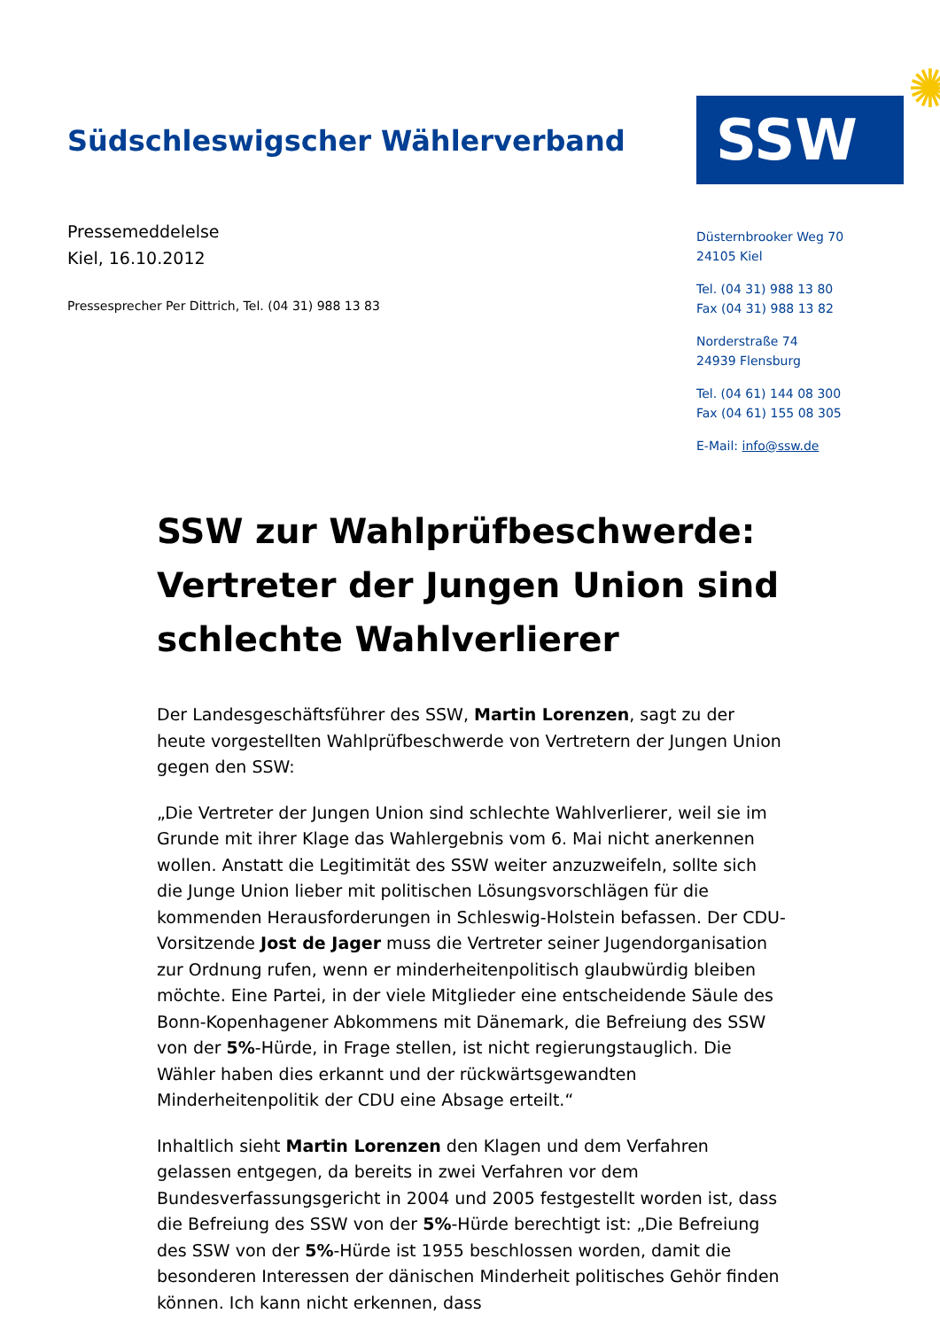Südschleswigscher Wählerverband
SSW
✺
Pressemeddelelse
Kiel, 16.10.2012
Pressesprecher Per Dittrich, Tel. (04 31) 988 13 83
Düsternbrooker Weg 70
24105 Kiel
Tel. (04 31) 988 13 80
Fax (04 31) 988 13 82
Norderstraße 74
24939 Flensburg
Tel. (04 61) 144 08 300
Fax (04 61) 155 08 305
E-Mail: info@ssw.de
SSW zur Wahlprüfbeschwerde: Vertreter der Jungen Union sind schlechte Wahlverlierer
Der Landesgeschäftsführer des SSW, Martin Lorenzen, sagt zu der heute vorgestellten Wahlprüfbeschwerde von Vertretern der Jungen Union gegen den SSW:
„Die Vertreter der Jungen Union sind schlechte Wahlverlierer, weil sie im Grunde mit ihrer Klage das Wahlergebnis vom 6. Mai nicht anerkennen wollen. Anstatt die Legitimität des SSW weiter anzuzweifeln, sollte sich die Junge Union lieber mit politischen Lösungsvorschlägen für die kommenden Herausforderungen in Schleswig-Holstein befassen. Der CDU-Vorsitzende Jost de Jager muss die Vertreter seiner Jugendorganisation zur Ordnung rufen, wenn er minderheitenpolitisch glaubwürdig bleiben möchte. Eine Partei, in der viele Mitglieder eine entscheidende Säule des Bonn-Kopenhagener Abkommens mit Dänemark, die Befreiung des SSW von der 5%-Hürde, in Frage stellen, ist nicht regierungstauglich. Die Wähler haben dies erkannt und der rückwärtsgewandten Minderheitenpolitik der CDU eine Absage erteilt.“
Inhaltlich sieht Martin Lorenzen den Klagen und dem Verfahren gelassen entgegen, da bereits in zwei Verfahren vor dem Bundesverfassungsgericht in 2004 und 2005 festgestellt worden ist, dass die Befreiung des SSW von der 5%-Hürde berechtigt ist: „Die Befreiung des SSW von der 5%-Hürde ist 1955 beschlossen worden, damit die besonderen Interessen der dänischen Minderheit politisches Gehör finden können. Ich kann nicht erkennen, dass